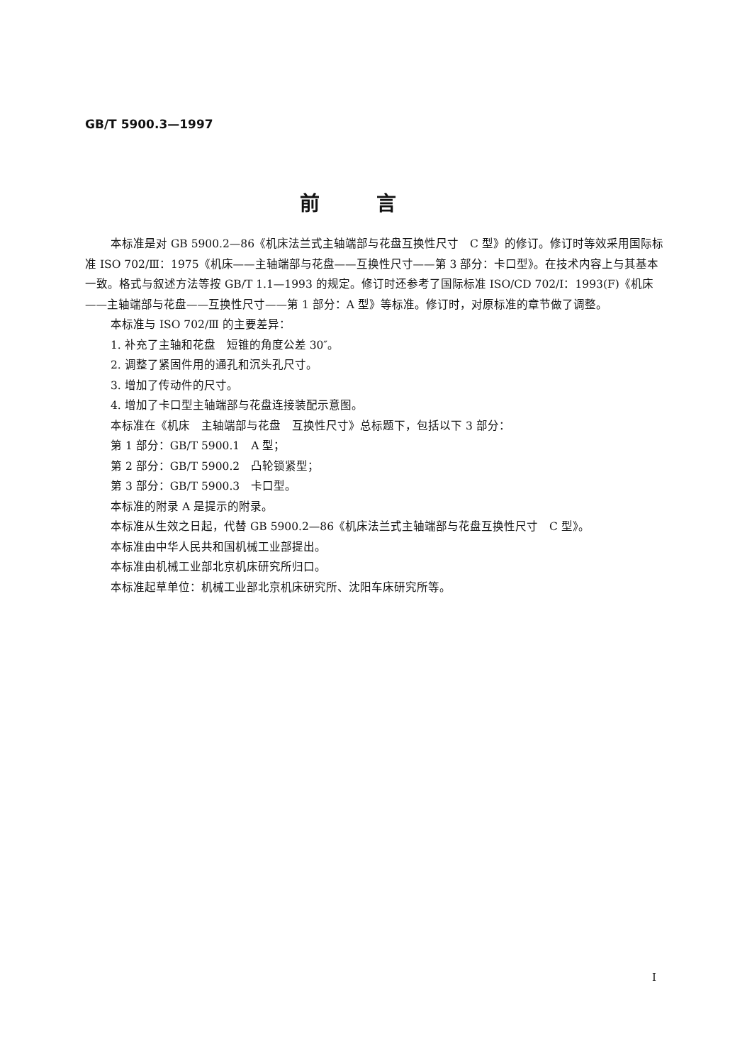GB/T 5900.3—1997
前言
本标准是对 GB 5900.2—86《机床法兰式主轴端部与花盘互换性尺寸　C 型》的修订。修订时等效采用国际标准 ISO 702/Ⅲ：1975《机床——主轴端部与花盘——互换性尺寸——第 3 部分：卡口型》。在技术内容上与其基本一致。格式与叙述方法等按 GB/T 1.1—1993 的规定。修订时还参考了国际标准 ISO/CD 702/Ⅰ：1993(F)《机床——主轴端部与花盘——互换性尺寸——第 1 部分：A 型》等标准。修订时，对原标准的章节做了调整。
本标准与 ISO 702/Ⅲ 的主要差异：
1. 补充了主轴和花盘　短锥的角度公差 30″。
2. 调整了紧固件用的通孔和沉头孔尺寸。
3. 增加了传动件的尺寸。
4. 增加了卡口型主轴端部与花盘连接装配示意图。
本标准在《机床　主轴端部与花盘　互换性尺寸》总标题下，包括以下 3 部分：
第 1 部分：GB/T 5900.1　A 型；
第 2 部分：GB/T 5900.2　凸轮锁紧型；
第 3 部分：GB/T 5900.3　卡口型。
本标准的附录 A 是提示的附录。
本标准从生效之日起，代替 GB 5900.2—86《机床法兰式主轴端部与花盘互换性尺寸　C 型》。
本标准由中华人民共和国机械工业部提出。
本标准由机械工业部北京机床研究所归口。
本标准起草单位：机械工业部北京机床研究所、沈阳车床研究所等。
I